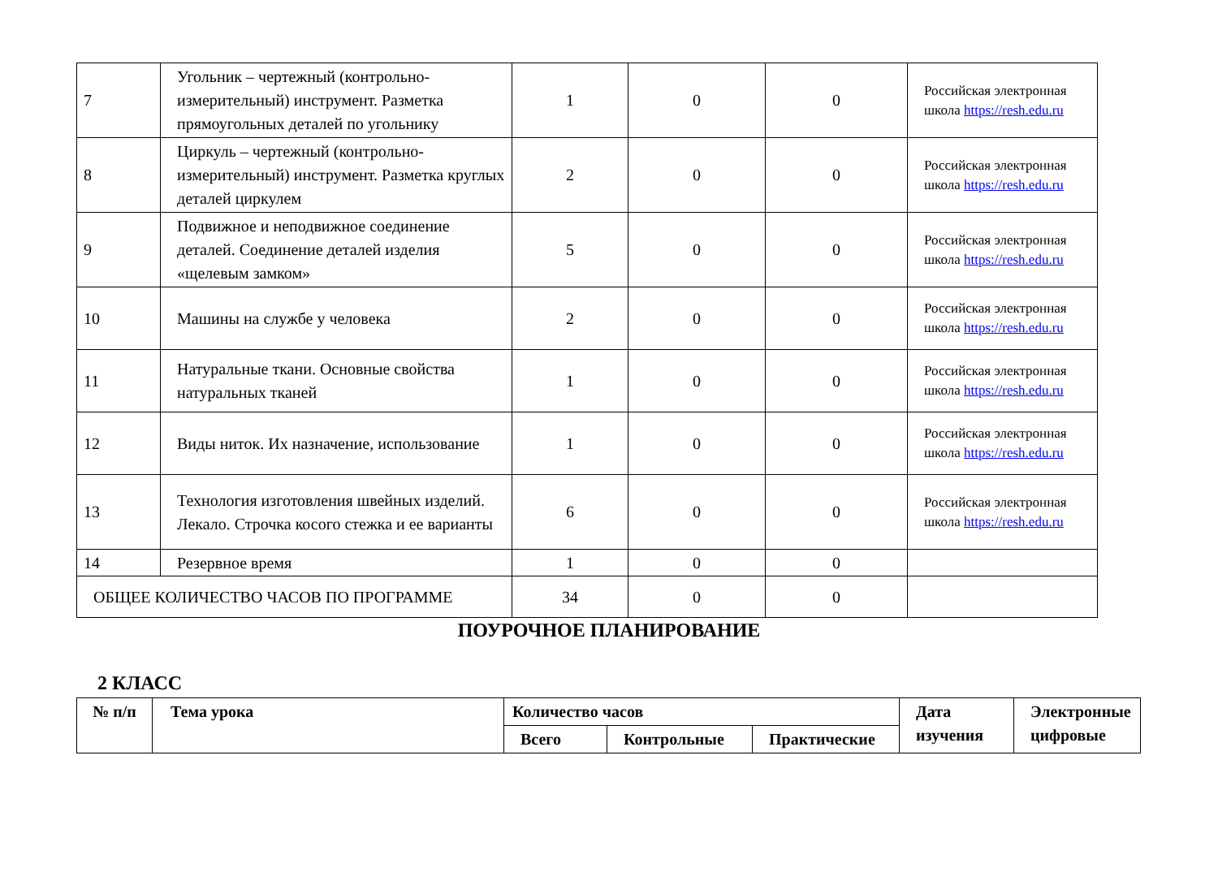| 7 | Угольник – чертежный (контрольно-измерительный) инструмент. Разметка прямоугольных деталей по угольнику | 1 | 0 | 0 | Российская электронная школа https://resh.edu.ru |
| 8 | Циркуль – чертежный (контрольно-измерительный) инструмент. Разметка круглых деталей циркулем | 2 | 0 | 0 | Российская электронная школа https://resh.edu.ru |
| 9 | Подвижное и неподвижное соединение деталей. Соединение деталей изделия «щелевым замком» | 5 | 0 | 0 | Российская электронная школа https://resh.edu.ru |
| 10 | Машины на службе у человека | 2 | 0 | 0 | Российская электронная школа https://resh.edu.ru |
| 11 | Натуральные ткани. Основные свойства натуральных тканей | 1 | 0 | 0 | Российская электронная школа https://resh.edu.ru |
| 12 | Виды ниток. Их назначение, использование | 1 | 0 | 0 | Российская электронная школа https://resh.edu.ru |
| 13 | Технология изготовления швейных изделий. Лекало. Строчка косого стежка и ее варианты | 6 | 0 | 0 | Российская электронная школа https://resh.edu.ru |
| 14 | Резервное время | 1 | 0 | 0 | |
| ОБЩЕЕ КОЛИЧЕСТВО ЧАСОВ ПО ПРОГРАММЕ | | 34 | 0 | 0 | |
ПОУРОЧНОЕ ПЛАНИРОВАНИЕ
2 КЛАСС
| № п/п | Тема урока | Количество часов | | | Дата изучения | Электронные цифровые |
| --- | --- | --- | --- | --- | --- | --- |
| | | Всего | Контрольные | Практические | | |